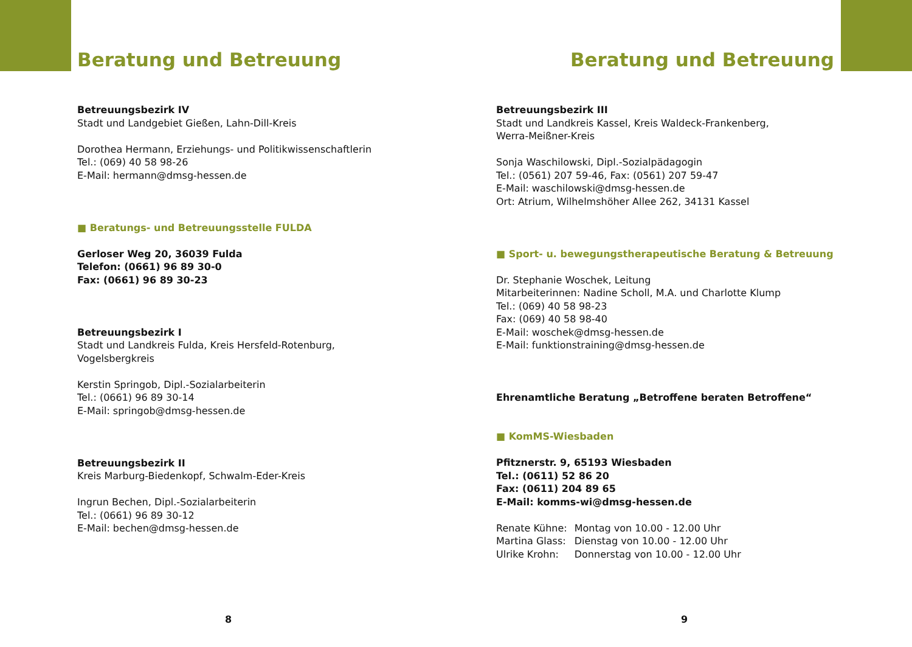Beratung und Betreuung
Betreuungsbezirk IV
Stadt und Landgebiet Gießen, Lahn-Dill-Kreis
Dorothea Hermann, Erziehungs- und Politikwissenschaftlerin
Tel.: (069) 40 58 98-26
E-Mail: hermann@dmsg-hessen.de
■ Beratungs- und Betreuungsstelle FULDA
Gerloser Weg 20, 36039 Fulda
Telefon: (0661) 96 89 30-0
Fax: (0661) 96 89 30-23
Betreuungsbezirk I
Stadt und Landkreis Fulda, Kreis Hersfeld-Rotenburg,
Vogelsbergkreis
Kerstin Springob, Dipl.-Sozialarbeiterin
Tel.: (0661) 96 89 30-14
E-Mail: springob@dmsg-hessen.de
Betreuungsbezirk II
Kreis Marburg-Biedenkopf, Schwalm-Eder-Kreis
Ingrun Bechen, Dipl.-Sozialarbeiterin
Tel.: (0661) 96 89 30-12
E-Mail: bechen@dmsg-hessen.de
8
Beratung und Betreuung
Betreuungsbezirk III
Stadt und Landkreis Kassel, Kreis Waldeck-Frankenberg,
Werra-Meißner-Kreis
Sonja Waschilowski, Dipl.-Sozialpädagogin
Tel.: (0561) 207 59-46, Fax: (0561) 207 59-47
E-Mail: waschilowski@dmsg-hessen.de
Ort: Atrium, Wilhelmshöher Allee 262, 34131 Kassel
■ Sport- u. bewegungstherapeutische Beratung & Betreuung
Dr. Stephanie Woschek, Leitung
Mitarbeiterinnen: Nadine Scholl, M.A. und Charlotte Klump
Tel.: (069) 40 58 98-23
Fax: (069) 40 58 98-40
E-Mail: woschek@dmsg-hessen.de
E-Mail: funktionstraining@dmsg-hessen.de
Ehrenamtliche Beratung „Betroffene beraten Betroffene“
■ KomMS-Wiesbaden
Pfitznerstr. 9, 65193 Wiesbaden
Tel.: (0611) 52 86 20
Fax: (0611) 204 89 65
E-Mail: komms-wi@dmsg-hessen.de
| Renate Kühne: | Montag von 10.00 - 12.00 Uhr |
| Martina Glass: | Dienstag von 10.00 - 12.00 Uhr |
| Ulrike Krohn: | Donnerstag von 10.00 - 12.00 Uhr |
9